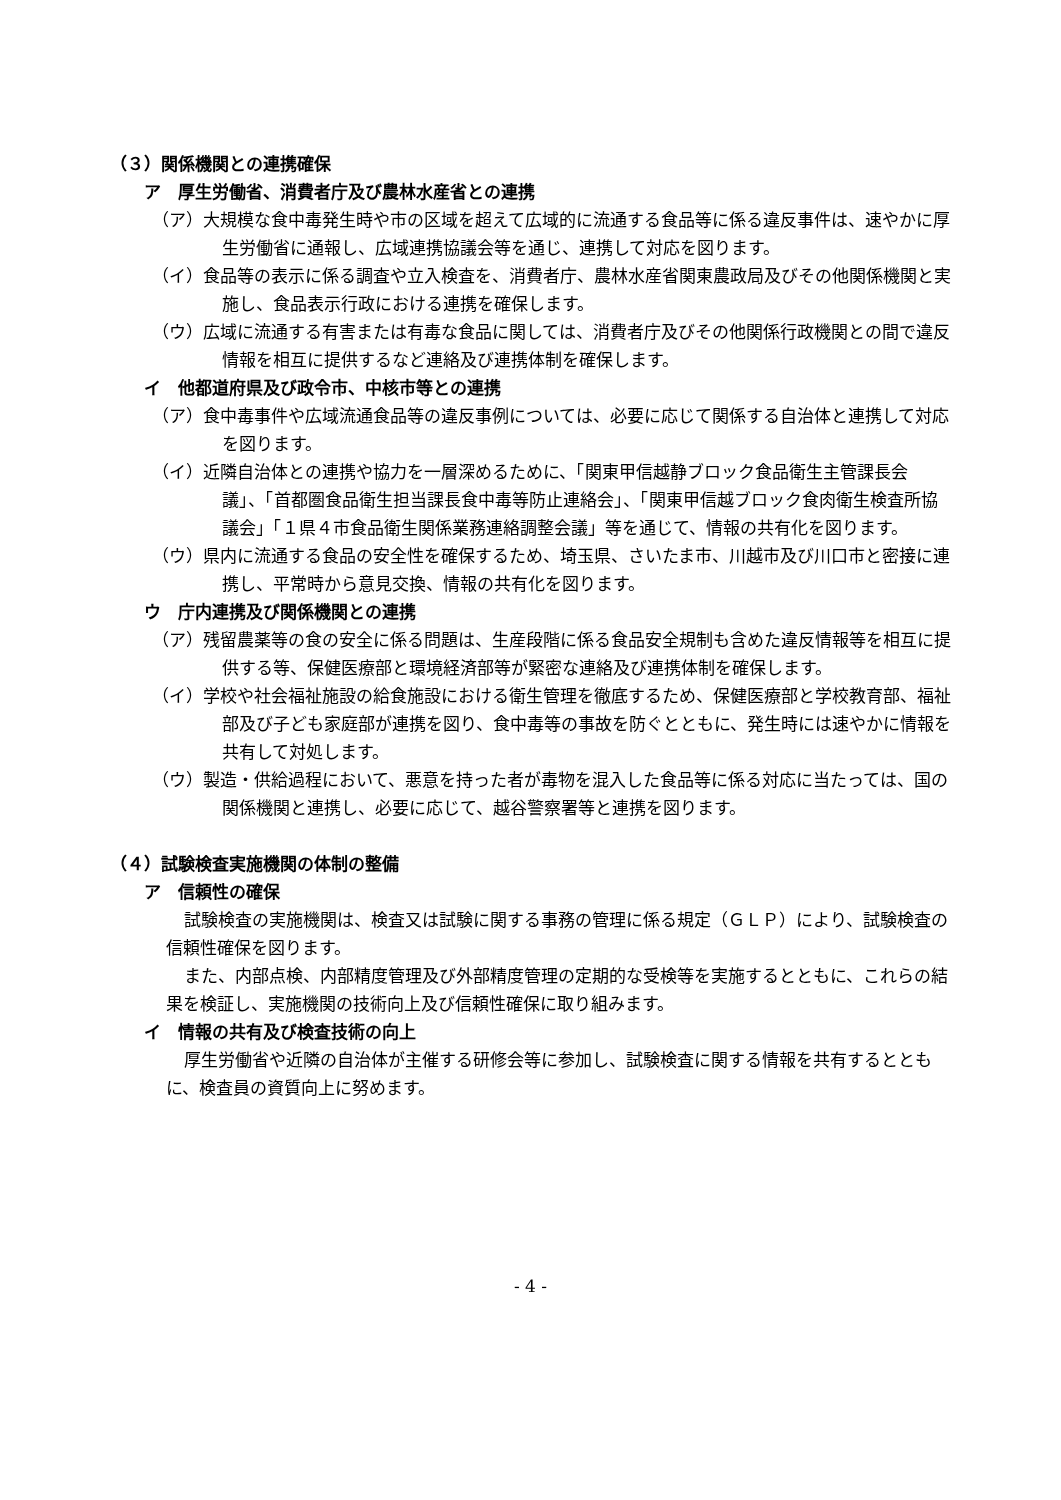（３）関係機関との連携確保
ア　厚生労働省、消費者庁及び農林水産省との連携
（ア）大規模な食中毒発生時や市の区域を超えて広域的に流通する食品等に係る違反事件は、速やかに厚生労働省に通報し、広域連携協議会等を通じ、連携して対応を図ります。
（イ）食品等の表示に係る調査や立入検査を、消費者庁、農林水産省関東農政局及びその他関係機関と実施し、食品表示行政における連携を確保します。
（ウ）広域に流通する有害または有毒な食品に関しては、消費者庁及びその他関係行政機関との間で違反情報を相互に提供するなど連絡及び連携体制を確保します。
イ　他都道府県及び政令市、中核市等との連携
（ア）食中毒事件や広域流通食品等の違反事例については、必要に応じて関係する自治体と連携して対応を図ります。
（イ）近隣自治体との連携や協力を一層深めるために、「関東甲信越静ブロック食品衛生主管課長会議」、「首都圏食品衛生担当課長食中毒等防止連絡会」、「関東甲信越ブロック食肉衛生検査所協議会」「１県４市食品衛生関係業務連絡調整会議」等を通じて、情報の共有化を図ります。
（ウ）県内に流通する食品の安全性を確保するため、埼玉県、さいたま市、川越市及び川口市と密接に連携し、平常時から意見交換、情報の共有化を図ります。
ウ　庁内連携及び関係機関との連携
（ア）残留農薬等の食の安全に係る問題は、生産段階に係る食品安全規制も含めた違反情報等を相互に提供する等、保健医療部と環境経済部等が緊密な連絡及び連携体制を確保します。
（イ）学校や社会福祉施設の給食施設における衛生管理を徹底するため、保健医療部と学校教育部、福祉部及び子ども家庭部が連携を図り、食中毒等の事故を防ぐとともに、発生時には速やかに情報を共有して対処します。
（ウ）製造・供給過程において、悪意を持った者が毒物を混入した食品等に係る対応に当たっては、国の関係機関と連携し、必要に応じて、越谷警察署等と連携を図ります。
（４）試験検査実施機関の体制の整備
ア　信頼性の確保
試験検査の実施機関は、検査又は試験に関する事務の管理に係る規定（ＧＬＰ）により、試験検査の信頼性確保を図ります。
また、内部点検、内部精度管理及び外部精度管理の定期的な受検等を実施するとともに、これらの結果を検証し、実施機関の技術向上及び信頼性確保に取り組みます。
イ　情報の共有及び検査技術の向上
厚生労働省や近隣の自治体が主催する研修会等に参加し、試験検査に関する情報を共有するとともに、検査員の資質向上に努めます。
- 4 -